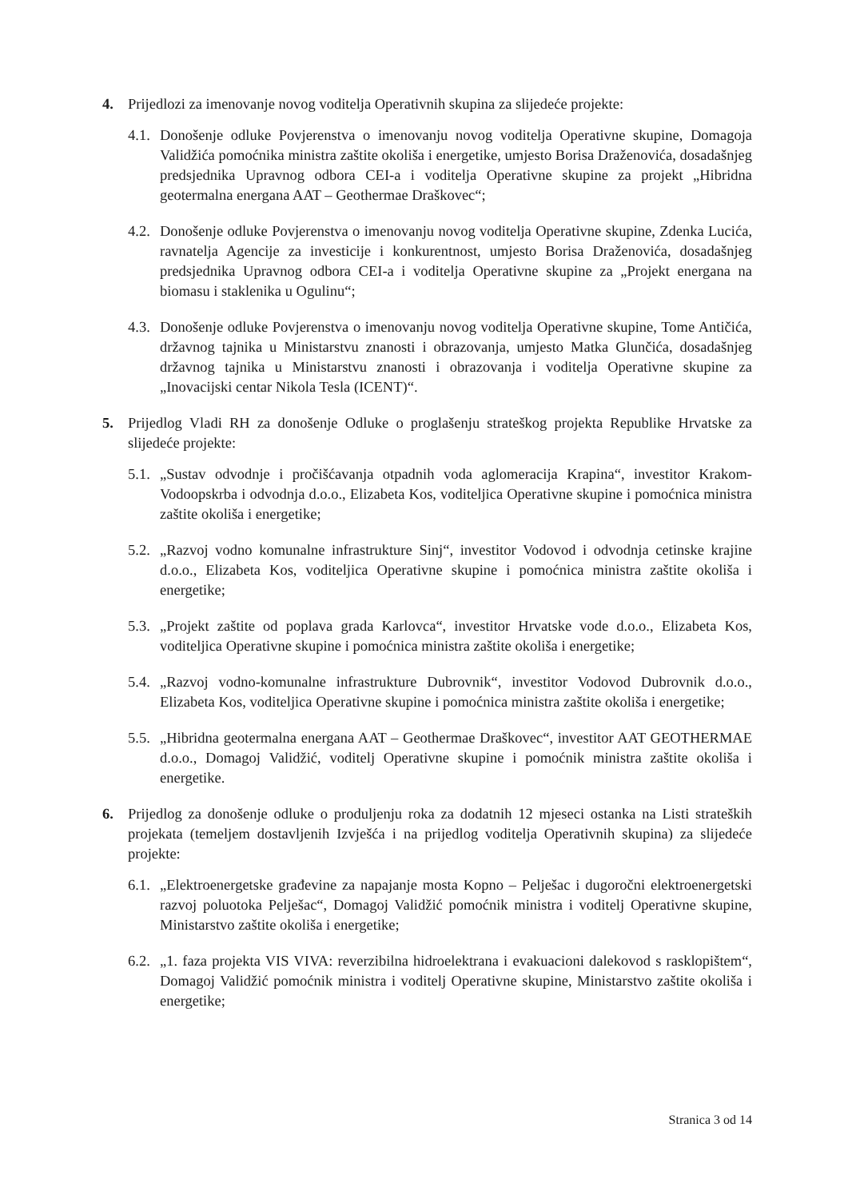4. Prijedlozi za imenovanje novog voditelja Operativnih skupina za slijedeće projekte:
4.1.
Donošenje odluke Povjerenstva o imenovanju novog voditelja Operativne skupine, Domagoja Validžića pomoćnika ministra zaštite okoliša i energetike, umjesto Borisa Draženovića, dosadašnjeg predsjednika Upravnog odbora CEI-a i voditelja Operativne skupine za projekt „Hibridna geotermalna energana AAT – Geothermae Draškovec“;
4.2.
Donošenje odluke Povjerenstva o imenovanju novog voditelja Operativne skupine, Zdenka Lucića, ravnatelja Agencije za investicije i konkurentnost, umjesto Borisa Draženovića, dosadašnjeg predsjednika Upravnog odbora CEI-a i voditelja Operativne skupine za „Projekt energana na biomasu i staklenika u Ogulinu“;
4.3.
Donošenje odluke Povjerenstva o imenovanju novog voditelja Operativne skupine, Tome Antičića, državnog tajnika u Ministarstvu znanosti i obrazovanja, umjesto Matka Glunčića, dosadašnjeg državnog tajnika u Ministarstvu znanosti i obrazovanja i voditelja Operativne skupine za „Inovacijski centar Nikola Tesla (ICENT)“.
5. Prijedlog Vladi RH za donošenje Odluke o proglašenju strateškog projekta Republike Hrvatske za slijedeće projekte:
5.1.
„Sustav odvodnje i pročišćavanja otpadnih voda aglomeracija Krapina“, investitor Krakom-Vodoopskrba i odvodnja d.o.o., Elizabeta Kos, voditeljica Operativne skupine i pomoćnica ministra zaštite okoliša i energetike;
5.2.
„Razvoj vodno komunalne infrastrukture Sinj“, investitor Vodovod i odvodnja cetinske krajine d.o.o., Elizabeta Kos, voditeljica Operativne skupine i pomoćnica ministra zaštite okoliša i energetike;
5.3.
„Projekt zaštite od poplava grada Karlovca“, investitor Hrvatske vode d.o.o., Elizabeta Kos, voditeljica Operativne skupine i pomoćnica ministra zaštite okoliša i energetike;
5.4.
„Razvoj vodno-komunalne infrastrukture Dubrovnik“, investitor Vodovod Dubrovnik d.o.o., Elizabeta Kos, voditeljica Operativne skupine i pomoćnica ministra zaštite okoliša i energetike;
5.5.
„Hibridna geotermalna energana AAT – Geothermae Draškovec“, investitor AAT GEOTHERMAE d.o.o., Domagoj Validžić, voditelj Operativne skupine i pomoćnik ministra zaštite okoliša i energetike.
6. Prijedlog za donošenje odluke o produljenju roka za dodatnih 12 mjeseci ostanka na Listi strateških projekata (temeljem dostavljenih Izvješća i na prijedlog voditelja Operativnih skupina) za slijedeće projekte:
6.1.
„Elektroenergetske građevine za napajanje mosta Kopno – Pelješac i dugoročni elektroenergetski razvoj poluotoka Pelješac“, Domagoj Validžić pomoćnik ministra i voditelj Operativne skupine, Ministarstvo zaštite okoliša i energetike;
6.2.
„1. faza projekta VIS VIVA: reverzibilna hidroelektrana i evakuacioni dalekovod s rasklopištem“, Domagoj Validžić pomoćnik ministra i voditelj Operativne skupine, Ministarstvo zaštite okoliša i energetike;
Stranica 3 od 14